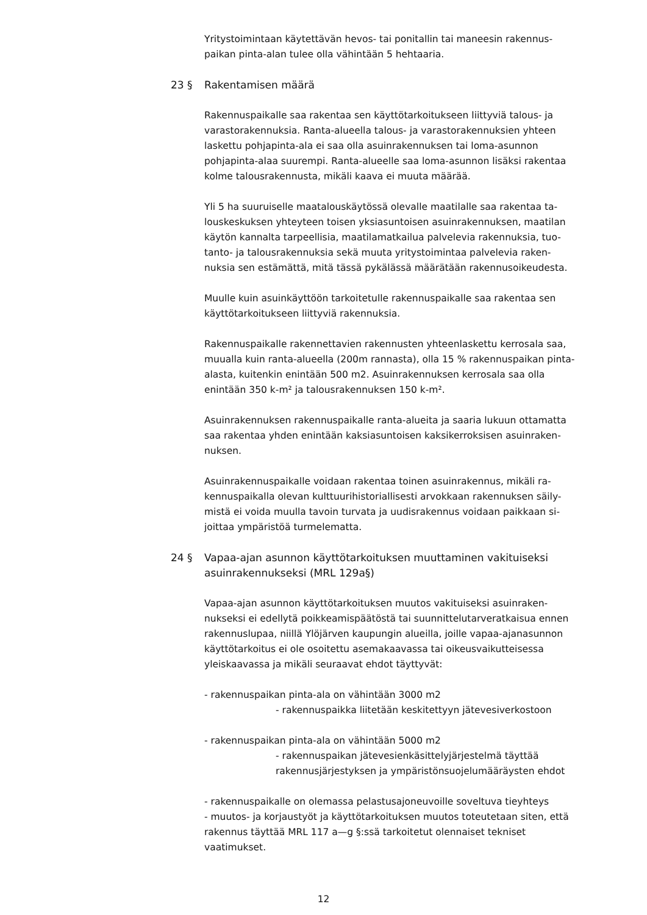Yritystoimintaan käytettävän hevos- tai ponitallin tai maneesin rakennus-paikan pinta-alan tulee olla vähintään 5 hehtaaria.
23 § Rakentamisen määrä
Rakennuspaikalle saa rakentaa sen käyttötarkoitukseen liittyviä talous- ja varastorakennuksia. Ranta-alueella talous- ja varastorakennuksien yhteen laskettu pohjapinta-ala ei saa olla asuinrakennuksen tai loma-asunnon pohjapinta-alaa suurempi. Ranta-alueelle saa loma-asunnon lisäksi rakentaa kolme talousrakennusta, mikäli kaava ei muuta määrää.
Yli 5 ha suuruiselle maatalouskäytössä olevalle maatilalle saa rakentaa ta-louskeskuksen yhteyteen toisen yksiasuntoisen asuinrakennuksen, maatilan käytön kannalta tarpeellisia, maatilamatkailua palvelevia rakennuksia, tuo-tanto- ja talousrakennuksia sekä muuta yritystoimintaa palvelevia raken-nuksia sen estämättä, mitä tässä pykälässä määrätään rakennusoikeudesta.
Muulle kuin asuinkäyttöön tarkoitetulle rakennuspaikalle saa rakentaa sen käyttötarkoitukseen liittyviä rakennuksia.
Rakennuspaikalle rakennettavien rakennusten yhteenlaskettu kerrosala saa, muualla kuin ranta-alueella (200m rannasta), olla 15 % rakennuspaikan pinta-alasta, kuitenkin enintään 500 m2. Asuinrakennuksen kerrosala saa olla enintään 350 k-m² ja talousrakennuksen 150 k-m².
Asuinrakennuksen rakennuspaikalle ranta-alueita ja saaria lukuun ottamatta saa rakentaa yhden enintään kaksiasuntoisen kaksikerroksisen asuinraken-nuksen.
Asuinrakennuspaikalle voidaan rakentaa toinen asuinrakennus, mikäli ra-kennuspaikalla olevan kulttuurihistoriallisesti arvokkaan rakennuksen säily-mistä ei voida muulla tavoin turvata ja uudisrakennus voidaan paikkaan si-joittaa ympäristöä turmelematta.
24 § Vapaa-ajan asunnon käyttötarkoituksen muuttaminen vakituiseksi asuinrakennukseksi (MRL 129a§)
Vapaa-ajan asunnon käyttötarkoituksen muutos vakituiseksi asuinraken-nukseksi ei edellytä poikkeamispäätöstä tai suunnittelutarveratkaisua ennen rakennuslupaa, niillä Ylöjärven kaupungin alueilla, joille vapaa-ajanasunnon käyttötarkoitus ei ole osoitettu asemakaavassa tai oikeusvaikutteisessa yleiskaavassa ja mikäli seuraavat ehdot täyttyvät:
- rakennuspaikan pinta-ala on vähintään 3000 m2
- rakennuspaikka liitetään keskitettyyn jätevesiverkostoon
- rakennuspaikan pinta-ala on vähintään 5000 m2
- rakennuspaikan jätevesienkäsittelyjärjestelmä täyttää rakennusjärjestyksen ja ympäristönsuojelumääräysten ehdot
- rakennuspaikalle on olemassa pelastusajoneuvoille soveltuva tieyhteys
- muutos- ja korjaustyöt ja käyttötarkoituksen muutos toteutetaan siten, että rakennus täyttää MRL 117 a—g §:ssä tarkoitetut olennaiset tekniset vaatimukset.
12